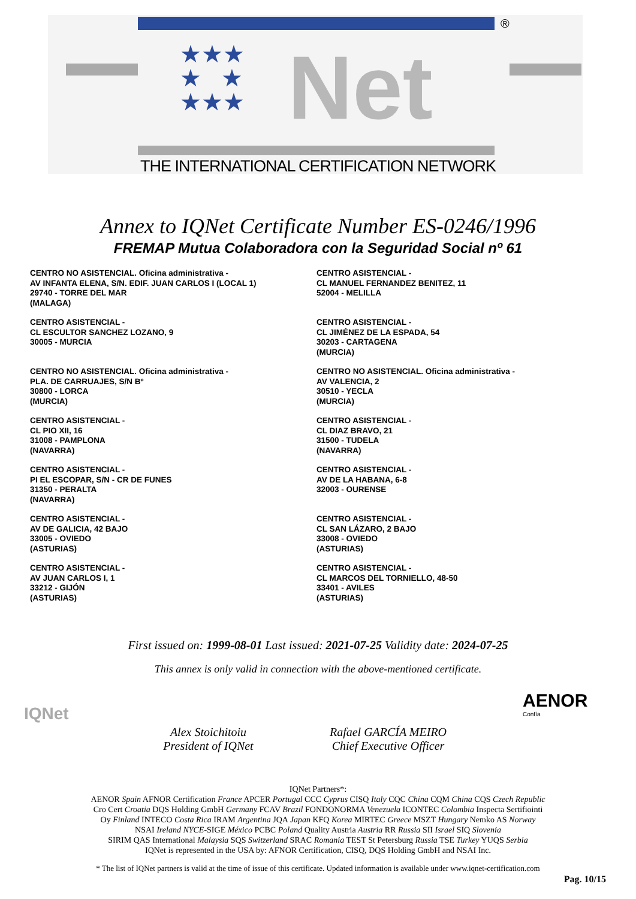Net
★★★
★ ★
★★★
®
THE INTERNATIONAL CERTIFICATION NETWORK
Annex to IQNet Certificate Number ES-0246/1996
FREMAP Mutua Colaboradora con la Seguridad Social nº 61
CENTRO NO ASISTENCIAL. Oficina administrativa -
AV INFANTA ELENA, S/N. EDIF. JUAN CARLOS I (LOCAL 1)
29740 - TORRE DEL MAR
(MALAGA)
CENTRO ASISTENCIAL -
CL MANUEL FERNANDEZ BENITEZ, 11
52004 - MELILLA
CENTRO ASISTENCIAL -
CL ESCULTOR SANCHEZ LOZANO, 9
30005 - MURCIA
CENTRO ASISTENCIAL -
CL JIMÉNEZ DE LA ESPADA, 54
30203 - CARTAGENA
(MURCIA)
CENTRO NO ASISTENCIAL. Oficina administrativa -
PLA. DE CARRUAJES, S/N Bº
30800 - LORCA
(MURCIA)
CENTRO NO ASISTENCIAL. Oficina administrativa -
AV VALENCIA, 2
30510 - YECLA
(MURCIA)
CENTRO ASISTENCIAL -
CL PIO XII, 16
31008 - PAMPLONA
(NAVARRA)
CENTRO ASISTENCIAL -
CL DIAZ BRAVO, 21
31500 - TUDELA
(NAVARRA)
CENTRO ASISTENCIAL -
PI EL ESCOPAR, S/N - CR DE FUNES
31350 - PERALTA
(NAVARRA)
CENTRO ASISTENCIAL -
AV DE LA HABANA, 6-8
32003 - OURENSE
CENTRO ASISTENCIAL -
AV DE GALICIA, 42 BAJO
33005 - OVIEDO
(ASTURIAS)
CENTRO ASISTENCIAL -
CL SAN LÁZARO, 2 BAJO
33008 - OVIEDO
(ASTURIAS)
CENTRO ASISTENCIAL -
AV JUAN CARLOS I, 1
33212 - GIJÓN
(ASTURIAS)
CENTRO ASISTENCIAL -
CL MARCOS DEL TORNIELLO, 48-50
33401 - AVILES
(ASTURIAS)
First issued on: 1999-08-01 Last issued: 2021-07-25 Validity date: 2024-07-25
This annex is only valid in connection with the above-mentioned certificate.
IQNet
AENOR
Confía
Alex Stoichitoiu
President of IQNet
Rafael GARCÍA MEIRO
Chief Executive Officer
IQNet Partners*:
AENOR Spain AFNOR Certification France APCER Portugal CCC Cyprus CISQ Italy CQC China CQM China CQS Czech Republic
Cro Cert Croatia DQS Holding GmbH Germany FCAV Brazil FONDONORMA Venezuela ICONTEC Colombia Inspecta Sertifiointi
Oy Finland INTECO Costa Rica IRAM Argentina JQA Japan KFQ Korea MIRTEC Greece MSZT Hungary Nemko AS Norway
NSAI Ireland NYCE-SIGE México PCBC Poland Quality Austria Austria RR Russia SII Israel SIQ Slovenia
SIRIM QAS International Malaysia SQS Switzerland SRAC Romania TEST St Petersburg Russia TSE Turkey YUQS Serbia
IQNet is represented in the USA by: AFNOR Certification, CISQ, DQS Holding GmbH and NSAI Inc.
* The list of IQNet partners is valid at the time of issue of this certificate. Updated information is available under www.iqnet-certification.com
Pag. 10/15